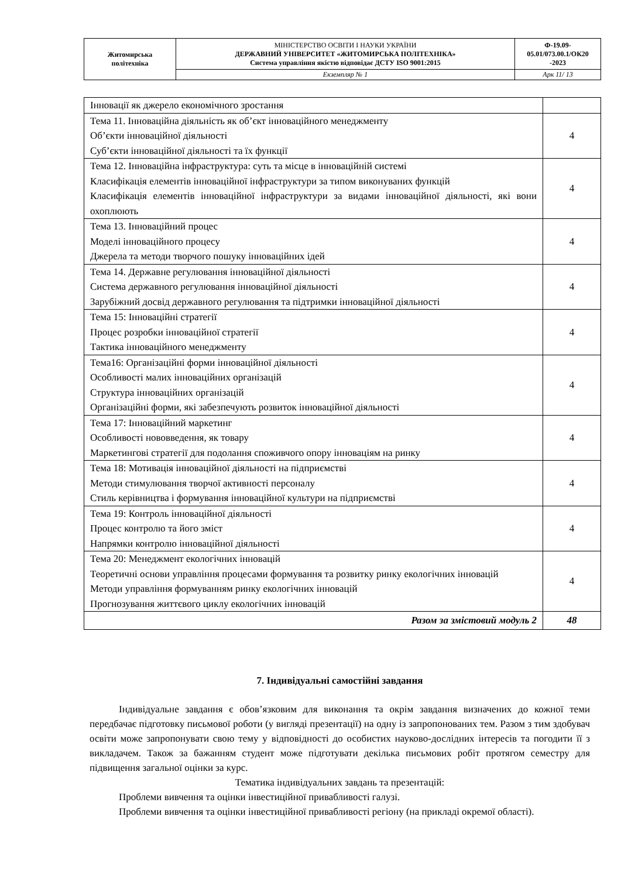| Житомирська політехніка | МІНІСТЕРСТВО ОСВІТИ І НАУКИ УКРАЇНИ ДЕРЖАВНИЙ УНІВЕРСИТЕТ «ЖИТОМИРСЬКА ПОЛІТЕХНІКА» Система управління якістю відповідає ДСТУ ISO 9001:2015 | Ф-19.09- 05.01/073.00.1/ОК20 -2023 |
| | Екземпляр № 1 | Арк 11/ 13 |
| Інновації як джерело економічного зростання | |
| Тема 11. Інноваційна діяльність як об’єкт інноваційного менеджменту Об’єкти інноваційної діяльності Суб’єкти інноваційної діяльності та їх функції | 4 |
| Тема 12. Інноваційна інфраструктура: суть та місце в інноваційній системі Класифікація елементів інноваційної інфраструктури за типом виконуваних функцій Класифікація елементів інноваційної інфраструктури за видами інноваційної діяльності, які вони охоплюють | 4 |
| Тема 13. Інноваційний процес Моделі інноваційного процесу Джерела та методи творчого пошуку інноваційних ідей | 4 |
| Тема 14. Державне регулювання інноваційної діяльності Система державного регулювання інноваційної діяльності Зарубіжний досвід державного регулювання та підтримки інноваційної діяльності | 4 |
| Тема 15: Інноваційні стратегії Процес розробки інноваційної стратегії Тактика інноваційного менеджменту | 4 |
| Тема16: Організаційні форми інноваційної діяльності Особливості малих інноваційних організацій Структура інноваційних організацій Організаційні форми, які забезпечують розвиток інноваційної діяльності | 4 |
| Тема 17: Інноваційний маркетинг Особливості нововведення, як товару Маркетингові стратегії для подолання споживчого опору інноваціям на ринку | 4 |
| Тема 18: Мотивація інноваційної діяльності на підприємстві Методи стимулювання творчої активності персоналу Стиль керівництва і формування інноваційної культури на підприємстві | 4 |
| Тема 19: Контроль інноваційної діяльності Процес контролю та його зміст Напрямки контролю інноваційної діяльності | 4 |
| Тема 20: Менеджмент екологічних інновацій Теоретичні основи управління процесами формування та розвитку ринку екологічних інновацій Методи управління формуванням ринку екологічних інновацій Прогнозування життєвого циклу екологічних інновацій | 4 |
| Разом за змістовий модуль 2 | 48 |
7. Індивідуальні самостійні завдання
Індивідуальне завдання є обов’язковим для виконання та окрім завдання визначених до кожної теми передбачає підготовку письмової роботи (у вигляді презентації) на одну із запропонованих тем. Разом з тим здобувач освіти може запропонувати свою тему у відповідності до особистих науково-дослідних інтересів та погодити її з викладачем. Також за бажанням студент може підготувати декілька письмових робіт протягом семестру для підвищення загальної оцінки за курс.
Тематика індивідуальних завдань та презентацій:
Проблеми вивчення та оцінки інвестиційної привабливості галузі.
Проблеми вивчення та оцінки інвестиційної привабливості регіону (на прикладі окремої області).